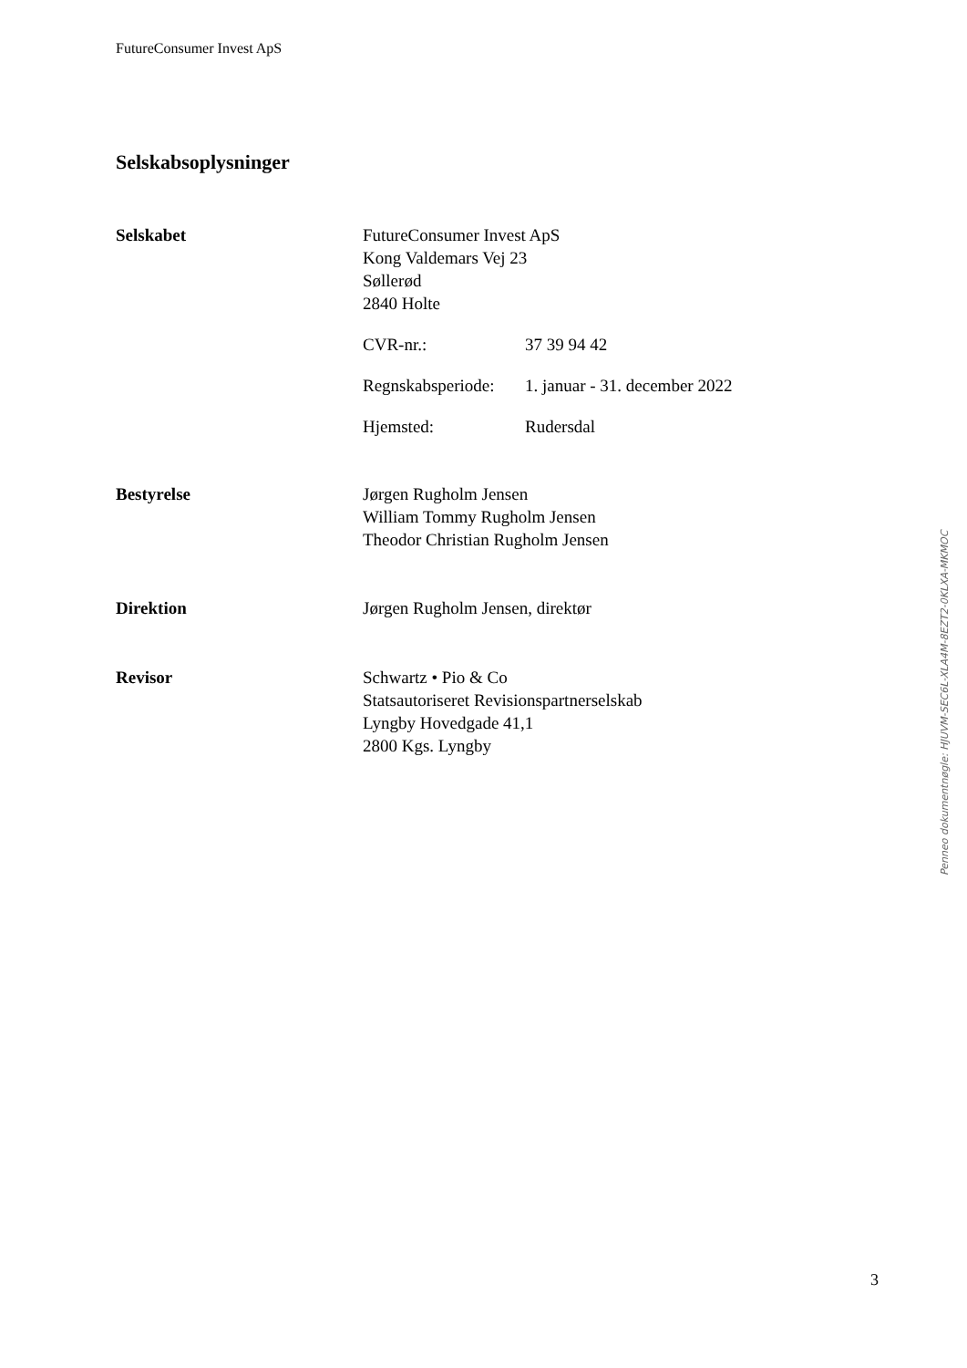FutureConsumer Invest ApS
Selskabsoplysninger
Selskabet FutureConsumer Invest ApS
Kong Valdemars Vej 23
Søllerød
2840 Holte
CVR-nr.: 37 39 94 42
Regnskabsperiode: 1. januar - 31. december 2022
Hjemsted: Rudersdal
Bestyrelse Jørgen Rugholm Jensen
William Tommy Rugholm Jensen
Theodor Christian Rugholm Jensen
Direktion Jørgen Rugholm Jensen, direktør
Revisor Schwartz • Pio & Co
Statsautoriseret Revisionspartnerselskab
Lyngby Hovedgade 41,1
2800 Kgs. Lyngby
Penneo dokumentnøgle: HJUVM-SEC6L-XLA4M-8EZT2-0KLXA-MKMOC
3